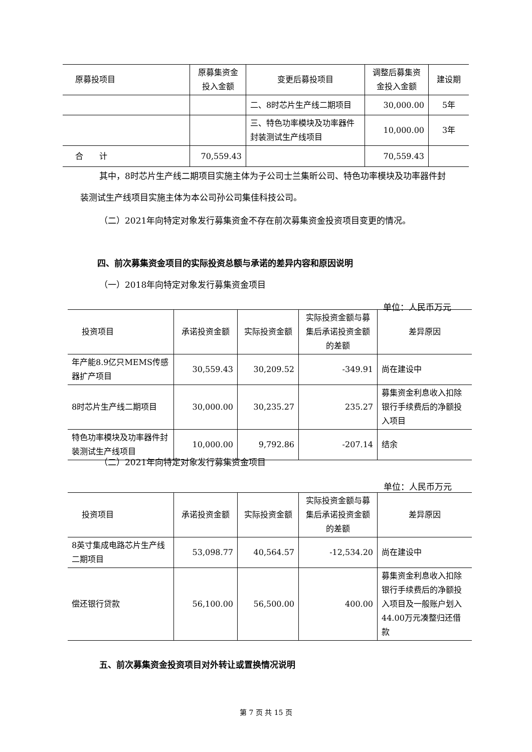| 原募投项目 | 原募集资金 投入金额 | 变更后募投项目 | 调整后募集资 金投入金额 | 建设期 |
| --- | --- | --- | --- | --- |
| | | 二、8时芯片生产线二期项目 | 30,000.00 | 5年 |
| | | 三、特色功率模块及功率器件封装测试生产线项目 | 10,000.00 | 3年 |
| 合 计 | 70,559.43 | | 70,559.43 | |
其中，8时芯片生产线二期项目实施主体为子公司士兰集昕公司、特色功率模块及功率器件封装测试生产线项目实施主体为本公司孙公司集佳科技公司。
（二）2021年向特定对象发行募集资金不存在前次募集资金投资项目变更的情况。
　　四、前次募集资金项目的实际投资总额与承诺的差异内容和原因说明
（一）2018年向特定对象发行募集资金项目
单位：人民币万元
| 投资项目 | 承诺投资金额 | 实际投资金额 | 实际投资金额与募集后承诺投资金额的差额 | 差异原因 |
| --- | --- | --- | --- | --- |
| 年产能8.9亿只MEMS传感器扩产项目 | 30,559.43 | 30,209.52 | -349.91 | 尚在建设中 |
| 8时芯片生产线二期项目 | 30,000.00 | 30,235.27 | 235.27 | 募集资金利息收入扣除银行手续费后的净额投入项目 |
| 特色功率模块及功率器件封装测试生产线项目 | 10,000.00 | 9,792.86 | -207.14 | 结余 |
（二）2021年向特定对象发行募集资金项目
单位：人民币万元
| 投资项目 | 承诺投资金额 | 实际投资金额 | 实际投资金额与募集后承诺投资金额的差额 | 差异原因 |
| --- | --- | --- | --- | --- |
| 8英寸集成电路芯片生产线二期项目 | 53,098.77 | 40,564.57 | -12,534.20 | 尚在建设中 |
| 偿还银行贷款 | 56,100.00 | 56,500.00 | 400.00 | 募集资金利息收入扣除银行手续费后的净额投入项目及一般账户划入44.00万元凑整归还借款 |
五、前次募集资金投资项目对外转让或置换情况说明
第 7 页 共 15 页